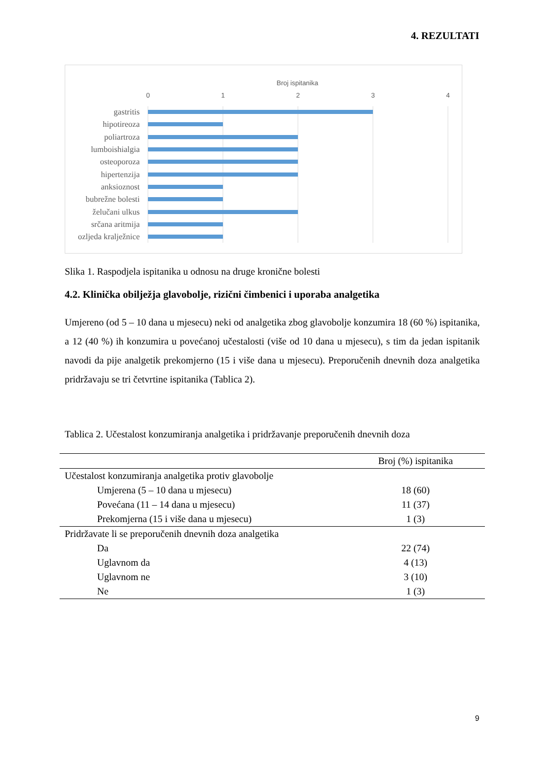4. REZULTATI
Broj ispitanika
0
1
2
3
4
gastritis
hipotireoza
poliartroza
lumboishialgia
osteoporoza
hipertenzija
anksioznost
bubrežne bolesti
želučani ulkus
srčana aritmija
ozljeda kralježnice
Slika 1. Raspodjela ispitanika u odnosu na druge kronične bolesti
4.2. Klinička obilježja glavobolje, rizični čimbenici i uporaba analgetika
Umjereno (od 5 – 10 dana u mjesecu) neki od analgetika zbog glavobolje konzumira 18 (60 %) ispitanika, a 12 (40 %) ih konzumira u povećanoj učestalosti (više od 10 dana u mjesecu), s tim da jedan ispitanik navodi da pije analgetik prekomjerno (15 i više dana u mjesecu). Preporučenih dnevnih doza analgetika pridržavaju se tri četvrtine ispitanika (Tablica 2).
Tablica 2. Učestalost konzumiranja analgetika i pridržavanje preporučenih dnevnih doza
| | Broj (%) ispitanika |
| --- | --- |
| Učestalost konzumiranja analgetika protiv glavobolje | |
| Umjerena (5 – 10 dana u mjesecu) | 18 (60) |
| Povećana (11 – 14 dana u mjesecu) | 11 (37) |
| Prekomjerna (15 i više dana u mjesecu) | 1 (3) |
| Pridržavate li se preporučenih dnevnih doza analgetika | |
| Da | 22 (74) |
| Uglavnom da | 4 (13) |
| Uglavnom ne | 3 (10) |
| Ne | 1 (3) |
9